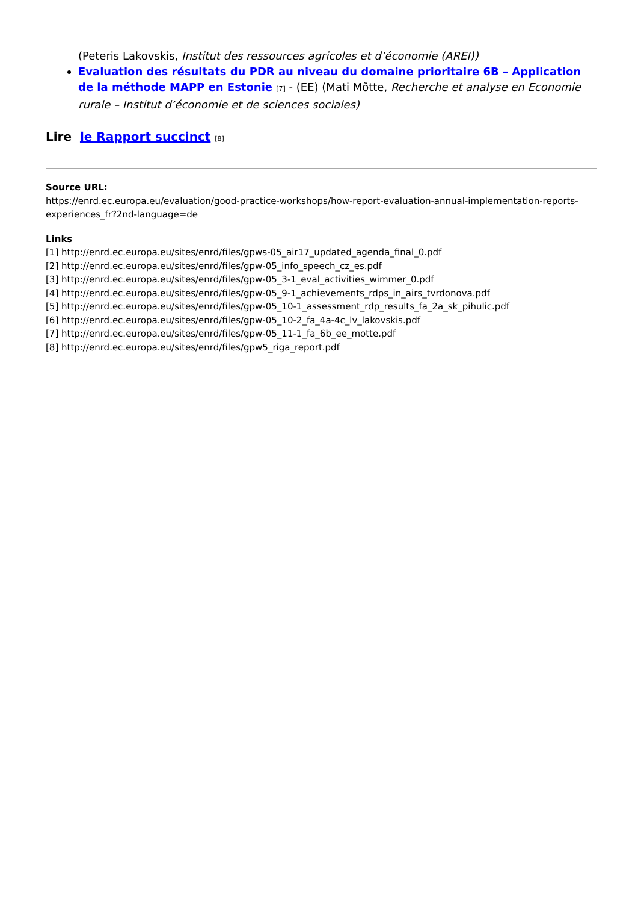(Peteris Lakovskis, Institut des ressources agricoles et d’économie (AREI))
Evaluation des résultats du PDR au niveau du domaine prioritaire 6B – Application de la méthode MAPP en Estonie <sup>[7]</sup> - (EE) (Mati Mõtte, Recherche et analyse en Economie rurale – Institut d’économie et de sciences sociales)
Lire le Rapport succinct <sup>[8]</sup>
Source URL:
https://enrd.ec.europa.eu/evaluation/good-practice-workshops/how-report-evaluation-annual-implementation-reports-experiences_fr?2nd-language=de
Links
[1] http://enrd.ec.europa.eu/sites/enrd/files/gpws-05_air17_updated_agenda_final_0.pdf
[2] http://enrd.ec.europa.eu/sites/enrd/files/gpw-05_info_speech_cz_es.pdf
[3] http://enrd.ec.europa.eu/sites/enrd/files/gpw-05_3-1_eval_activities_wimmer_0.pdf
[4] http://enrd.ec.europa.eu/sites/enrd/files/gpw-05_9-1_achievements_rdps_in_airs_tvrdonova.pdf
[5] http://enrd.ec.europa.eu/sites/enrd/files/gpw-05_10-1_assessment_rdp_results_fa_2a_sk_pihulic.pdf
[6] http://enrd.ec.europa.eu/sites/enrd/files/gpw-05_10-2_fa_4a-4c_lv_lakovskis.pdf
[7] http://enrd.ec.europa.eu/sites/enrd/files/gpw-05_11-1_fa_6b_ee_motte.pdf
[8] http://enrd.ec.europa.eu/sites/enrd/files/gpw5_riga_report.pdf